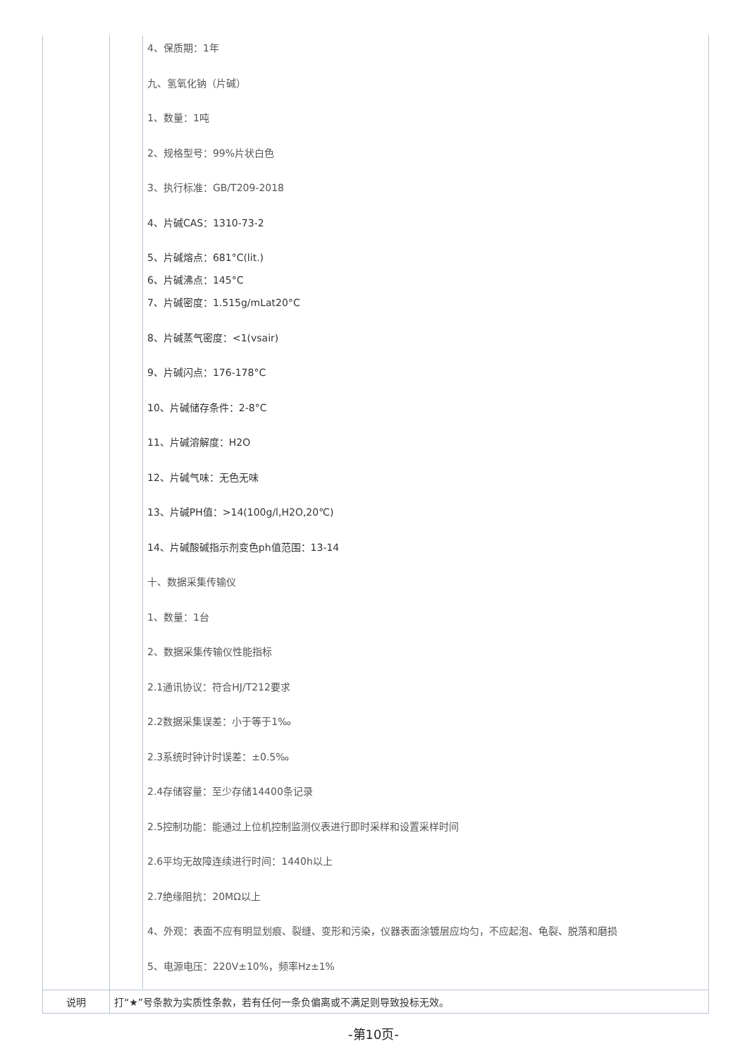| | 4、保质期：1年 九、氢氧化钠（片碱） 1、数量：1吨 2、规格型号：99%片状白色 3、执行标准：GB/T209-2018 4、片碱CAS：1310-73-2 5、片碱熔点：681°C(lit.) 6、片碱沸点：145°C 7、片碱密度：1.515g/mLat20°C 8、片碱蒸气密度：<1(vsair) 9、片碱闪点：176-178°C 10、片碱储存条件：2-8°C 11、片碱溶解度：H2O 12、片碱气味：无色无味 13、片碱PH值：>14(100g/l,H2O,20℃) 14、片碱酸碱指示剂变色ph值范围：13-14 十、数据采集传输仪 1、数量：1台 2、数据采集传输仪性能指标 2.1通讯协议：符合HJ/T212要求 2.2数据采集误差：小于等于1‰ 2.3系统时钟计时误差：±0.5‰ 2.4存储容量：至少存储14400条记录 2.5控制功能：能通过上位机控制监测仪表进行即时采样和设置采样时间 2.6平均无故障连续进行时间：1440h以上 2.7绝缘阻抗：20MΩ以上 4、外观：表面不应有明显划痕、裂缝、变形和污染，仪器表面涂镀层应均匀，不应起泡、龟裂、脱落和磨损 5、电源电压：220V±10%，频率Hz±1% |
| 说明 | 打“★”号条款为实质性条款，若有任何一条负偏离或不满足则导致投标无效。 |
-第10页-